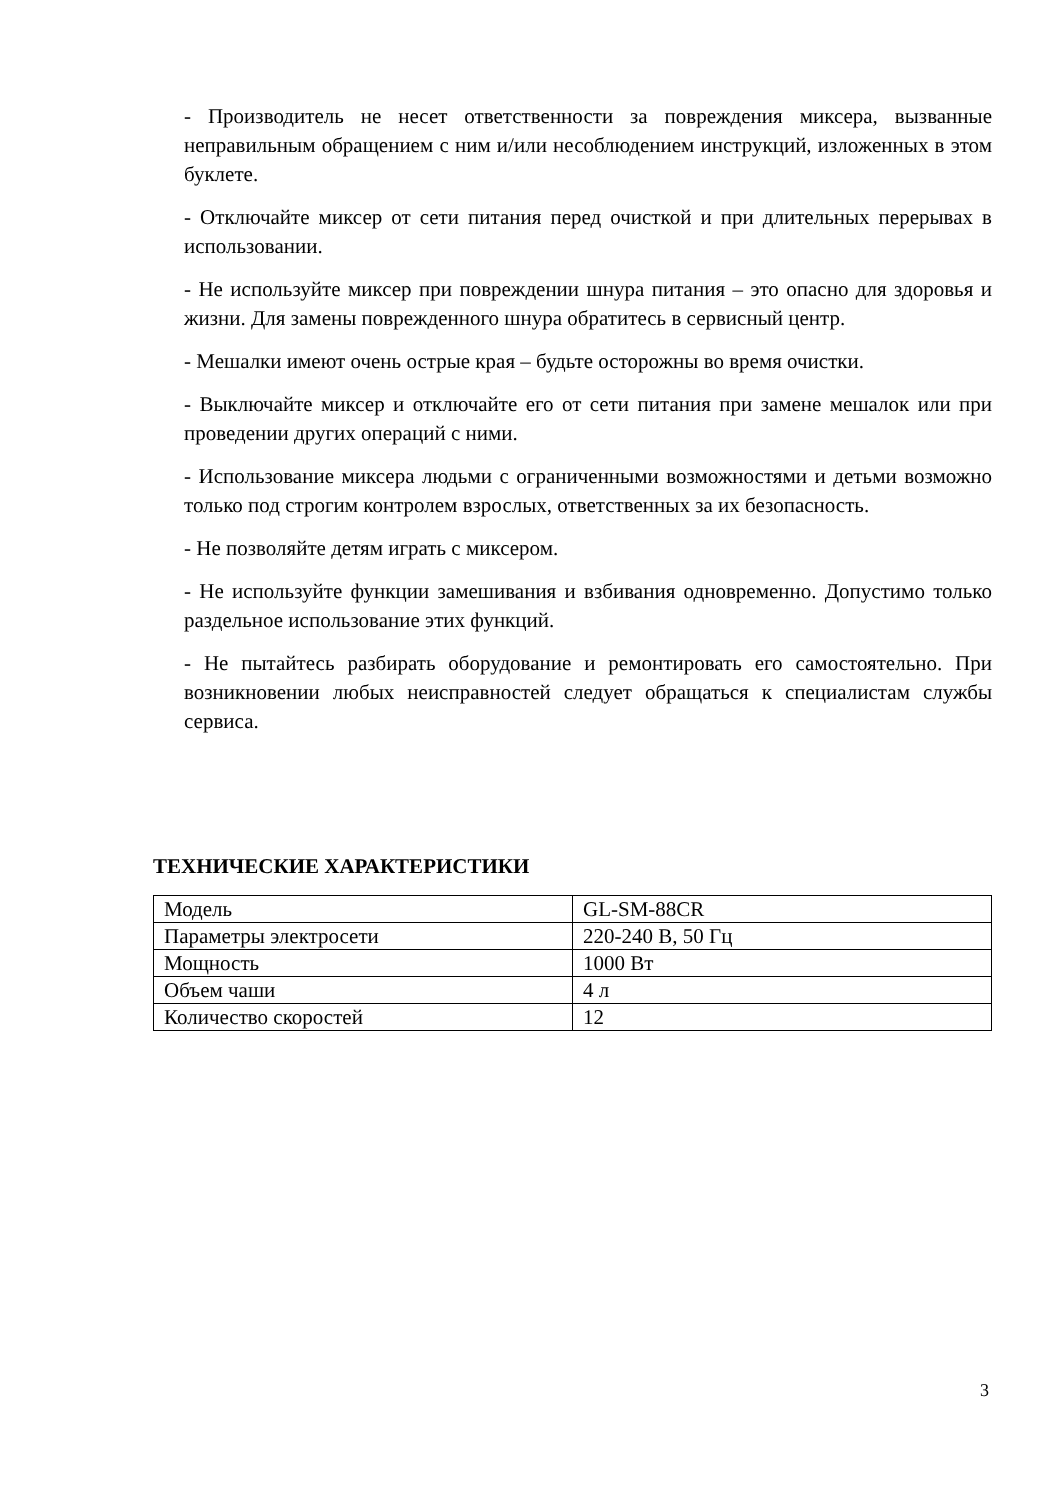- Производитель не несет ответственности за повреждения миксера, вызванные неправильным обращением с ним и/или несоблюдением инструкций, изложенных в этом буклете.
- Отключайте миксер от сети питания перед очисткой и при длительных перерывах в использовании.
- Не используйте миксер при повреждении шнура питания – это опасно для здоровья и жизни. Для замены поврежденного шнура обратитесь в сервисный центр.
- Мешалки имеют очень острые края – будьте осторожны во время очистки.
- Выключайте миксер и отключайте его от сети питания при замене мешалок или при проведении других операций с ними.
- Использование миксера людьми с ограниченными возможностями и детьми возможно только под строгим контролем взрослых, ответственных за их безопасность.
- Не позволяйте детям играть с миксером.
- Не используйте функции замешивания и взбивания одновременно. Допустимо только раздельное использование этих функций.
- Не пытайтесь разбирать оборудование и ремонтировать его самостоятельно. При возникновении любых неисправностей следует обращаться к специалистам службы сервиса.
ТЕХНИЧЕСКИЕ ХАРАКТЕРИСТИКИ
| Модель | GL-SM-88CR |
| Параметры электросети | 220-240 В, 50 Гц |
| Мощность | 1000 Вт |
| Объем чаши | 4 л |
| Количество скоростей | 12 |
3